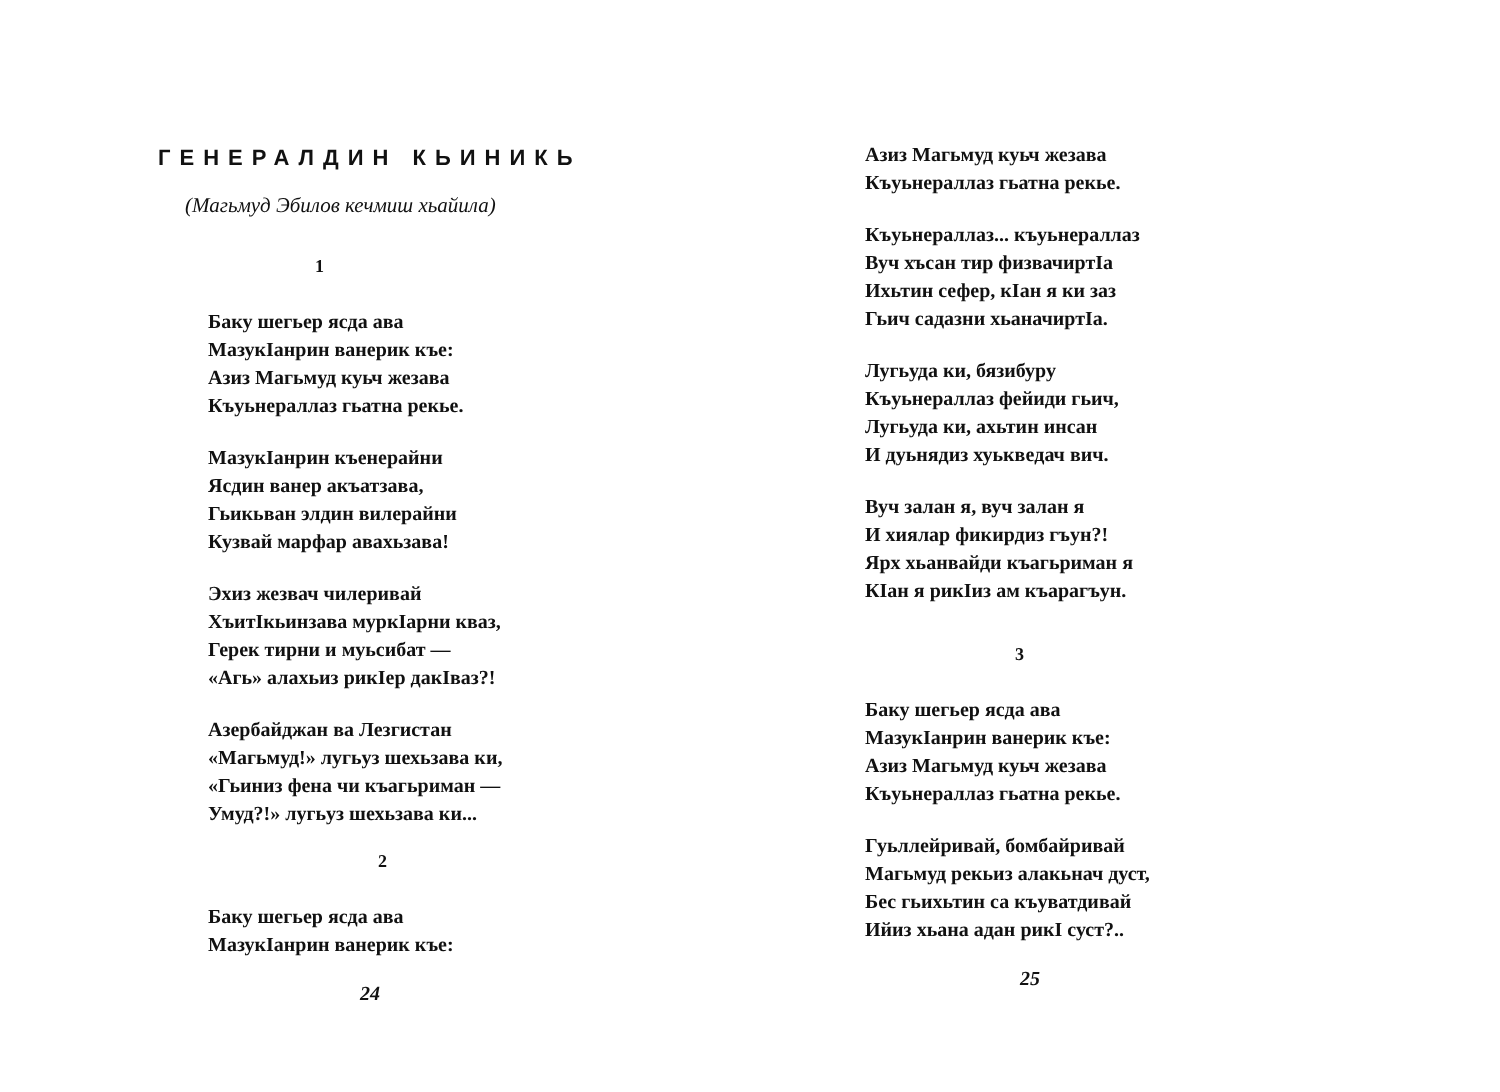ГЕНЕРАЛДИН КЬИНИКЬ
(Магьмуд Эбилов кечмиш хьайила)
1
Баку шегьер ясда ава
МазукIанрин ванерик къе:
Азиз Магьмуд куьч жезава
Къуьнераллаз гьатна рекье.
МазукIанрин къенерайни
Ясдин ванер акъатзава,
Гьикьван элдин вилерайни
Кузвай марфар авахьзава!
Эхиз жезвач чилеривай
ХъитIкьинзава муркIарни квaз,
Герек тирни и муьсибат —
«Агь» алахьиз рикIер дакIваз?!
Азербайджан ва Лезгистан
«Магьмуд!» лугьуз шехьзава ки,
«Гьиниз фена чи къагьриман —
Умуд?!» лугьуз шехьзава ки...
2
Баку шегьер ясда ава
МазукIанрин ванерик къе:
24
Азиз Магьмуд куьч жезава
Къуьнераллаз гьатна рекье.
Къуьнераллаз... къуьнераллаз
Вуч хъсан тир физвачиртIа
Ихьтин сефер, кIан я ки заз
Гьич садазни хьаначиртIа.
Лугьуда ки, бязибуру
Къуьнераллаз фейиди гьич,
Лугьуда ки, ахьтин инсан
И дуьнядиз хуьквeдач вич.
Вуч залан я, вуч залан я
И хиялар фикирдиз гъун?!
Ярх хьанвайди къагьриман я
КIан я рикIиз ам къарагъун.
3
Баку шегьер ясда ава
МазукIанрин ванерик къе:
Азиз Магьмуд куьч жезава
Къуьнераллаз гьатна рекье.
Гуьллейривай, бомбайривай
Магьмуд рекьиз алакьнач дуст,
Бес гьихьтин са къуватдивай
Ийиз хьана адан рикI суст?..
25